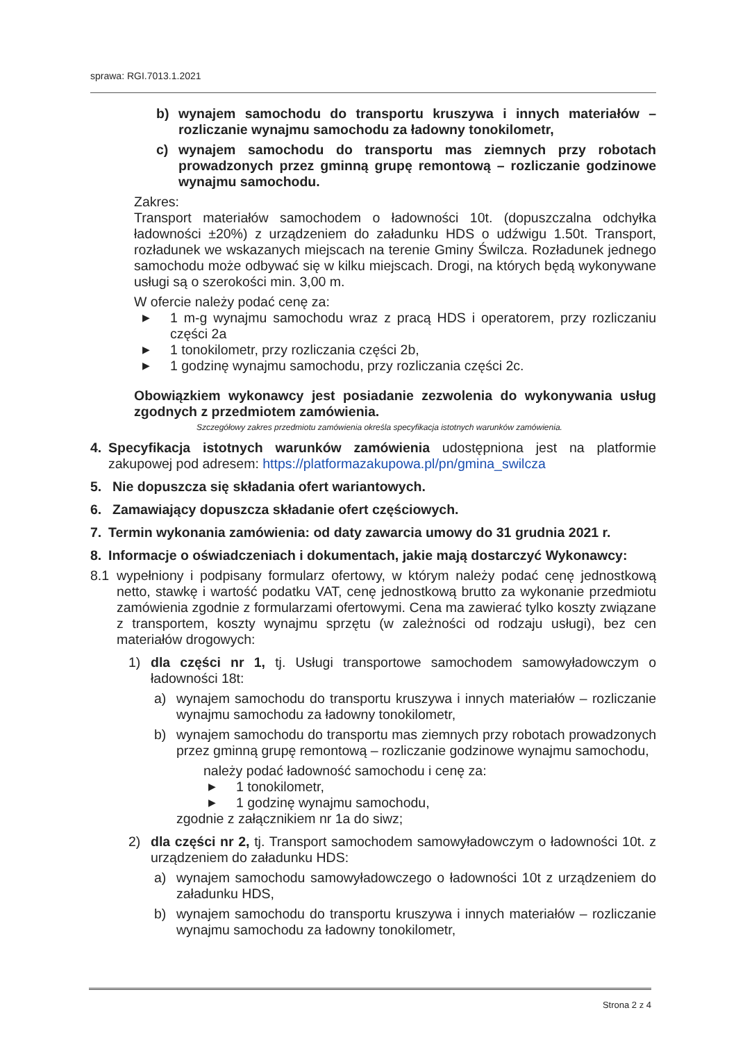sprawa: RGI.7013.1.2021
b) wynajem samochodu do transportu kruszywa i innych materiałów – rozliczanie wynajmu samochodu za ładowny tonokilometr,
c) wynajem samochodu do transportu mas ziemnych przy robotach prowadzonych przez gminną grupę remontową – rozliczanie godzinowe wynajmu samochodu.
Zakres:
Transport materiałów samochodem o ładowności 10t. (dopuszczalna odchyłka ładowności ±20%) z urządzeniem do załadunku HDS o udźwigu 1.50t. Transport, rozładunek we wskazanych miejscach na terenie Gminy Świlcza. Rozładunek jednego samochodu może odbywać się w kilku miejscach. Drogi, na których będą wykonywane usługi są o szerokości min. 3,00 m.
W ofercie należy podać cenę za:
▶ 1 m-g wynajmu samochodu wraz z pracą HDS i operatorem, przy rozliczaniu części 2a
▶ 1 tonokilometr, przy rozliczania części 2b,
▶ 1 godzinę wynajmu samochodu, przy rozliczania części 2c.
Obowiązkiem wykonawcy jest posiadanie zezwolenia do wykonywania usług zgodnych z przedmiotem zamówienia.
Szczegółowy zakres przedmiotu zamówienia określa specyfikacja istotnych warunków zamówienia.
4. Specyfikacja istotnych warunków zamówienia udostępniona jest na platformie zakupowej pod adresem: https://platformazakupowa.pl/pn/gmina_swilcza
5. Nie dopuszcza się składania ofert wariantowych.
6. Zamawiający dopuszcza składanie ofert częściowych.
7. Termin wykonania zamówienia: od daty zawarcia umowy do 31 grudnia 2021 r.
8. Informacje o oświadczeniach i dokumentach, jakie mają dostarczyć Wykonawcy:
8.1 wypełniony i podpisany formularz ofertowy, w którym należy podać cenę jednostkową netto, stawkę i wartość podatku VAT, cenę jednostkową brutto za wykonanie przedmiotu zamówienia zgodnie z formularzami ofertowymi. Cena ma zawierać tylko koszty związane z transportem, koszty wynajmu sprzętu (w zależności od rodzaju usługi), bez cen materiałów drogowych:
1) dla części nr 1, tj. Usługi transportowe samochodem samowyładowczym o ładowności 18t:
a) wynajem samochodu do transportu kruszywa i innych materiałów – rozliczanie wynajmu samochodu za ładowny tonokilometr,
b) wynajem samochodu do transportu mas ziemnych przy robotach prowadzonych przez gminną grupę remontową – rozliczanie godzinowe wynajmu samochodu,
należy podać ładowność samochodu i cenę za:
▶ 1 tonokilometr,
▶ 1 godzinę wynajmu samochodu,
zgodnie z załącznikiem nr 1a do siwz;
2) dla części nr 2, tj. Transport samochodem samowyładowczym o ładowności 10t. z urządzeniem do załadunku HDS:
a) wynajem samochodu samowyładowczego o ładowności 10t z urządzeniem do załadunku HDS,
b) wynajem samochodu do transportu kruszywa i innych materiałów – rozliczanie wynajmu samochodu za ładowny tonokilometr,
Strona 2 z 4